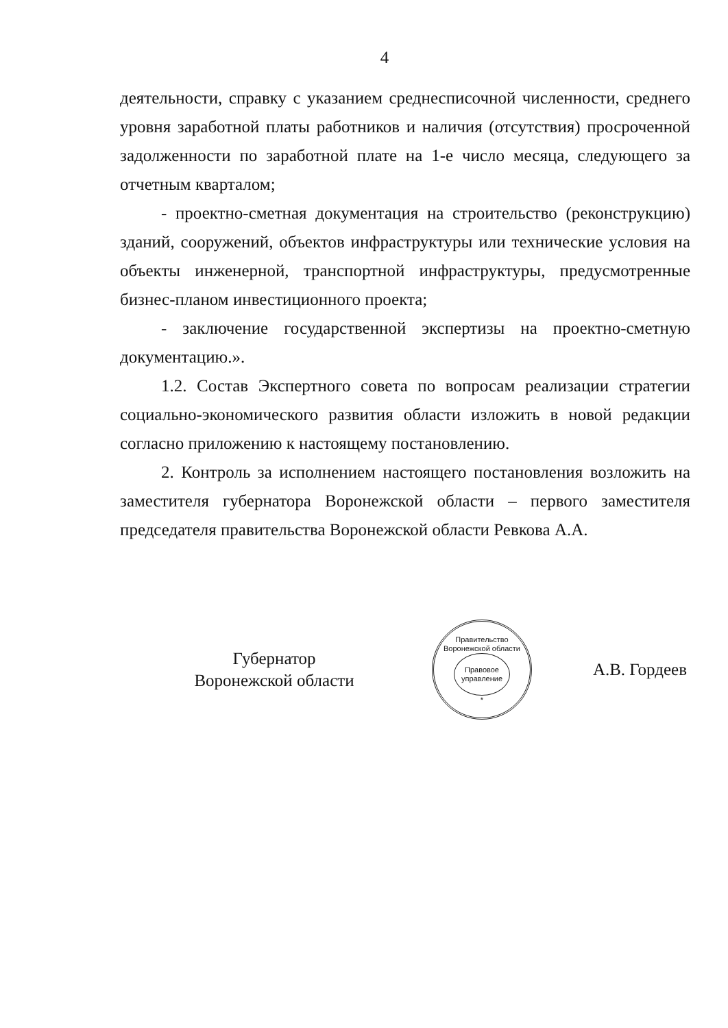4
деятельности, справку с указанием среднесписочной численности, среднего уровня заработной платы работников и наличия (отсутствия) просроченной задолженности по заработной плате на 1-е число месяца, следующего за отчетным кварталом;
- проектно-сметная документация на строительство (реконструкцию) зданий, сооружений, объектов инфраструктуры или технические условия на объекты инженерной, транспортной инфраструктуры, предусмотренные бизнес-планом инвестиционного проекта;
- заключение государственной экспертизы на проектно-сметную документацию.».
1.2. Состав Экспертного совета по вопросам реализации стратегии социально-экономического развития области изложить в новой редакции согласно приложению к настоящему постановлению.
2. Контроль за исполнением настоящего постановления возложить на заместителя губернатора Воронежской области – первого заместителя председателя правительства Воронежской области Ревкова А.А.
Губернатор
Воронежской области
Правительство Воронежской области
Правовое
управление
*
А.В. Гордеев